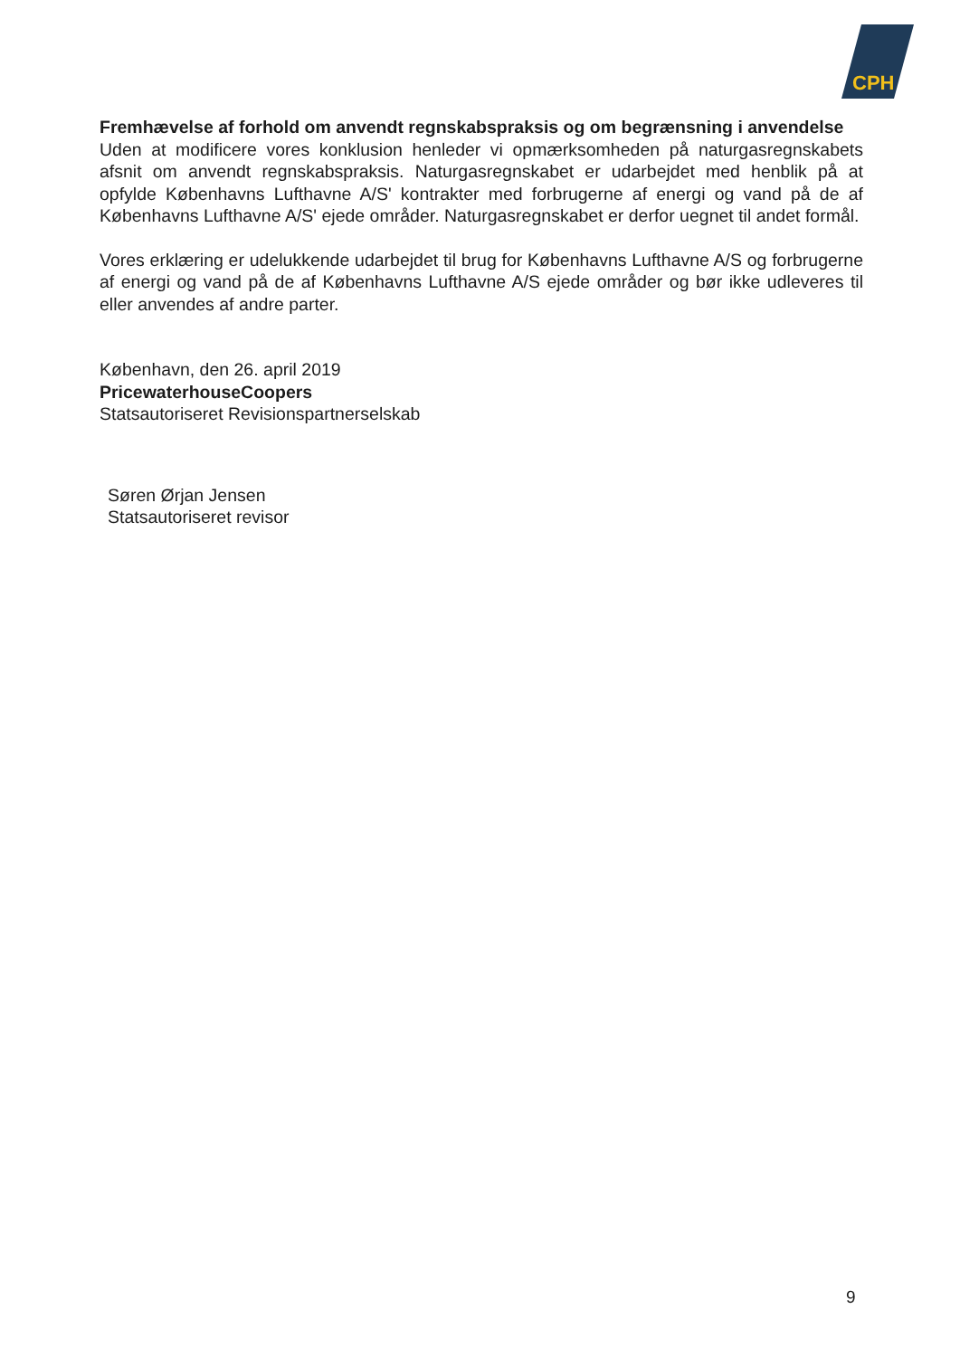CPH
Fremhævelse af forhold om anvendt regnskabspraksis og om begrænsning i anvendelse
Uden at modificere vores konklusion henleder vi opmærksomheden på naturgasregnskabets afsnit om anvendt regnskabspraksis. Naturgasregnskabet er udarbejdet med henblik på at opfylde Københavns Lufthavne A/S' kontrakter med forbrugerne af energi og vand på de af Københavns Lufthavne A/S' ejede områder. Naturgasregnskabet er derfor uegnet til andet formål.
Vores erklæring er udelukkende udarbejdet til brug for Københavns Lufthavne A/S og forbrugerne af energi og vand på de af Københavns Lufthavne A/S ejede områder og bør ikke udleveres til eller anvendes af andre parter.
København, den 26. april 2019
PricewaterhouseCoopers
Statsautoriseret Revisionspartnerselskab
Søren Ørjan Jensen
Statsautoriseret revisor
9